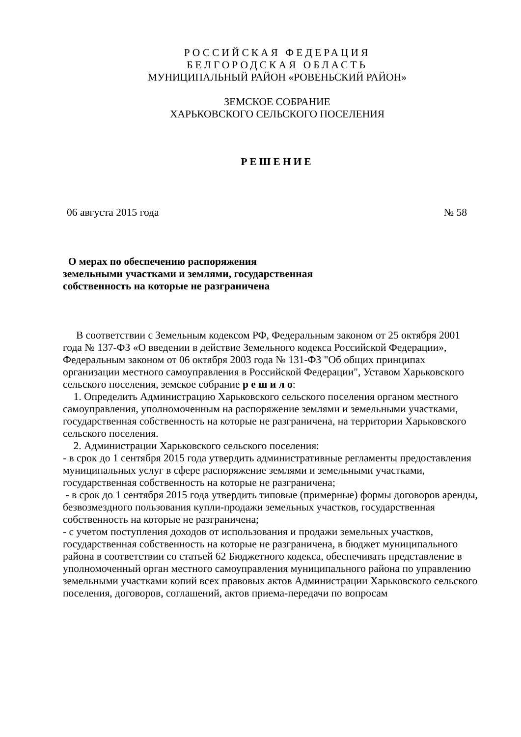РОССИЙСКАЯ ФЕДЕРАЦИЯ
БЕЛГОРОДСКАЯ ОБЛАСТЬ
МУНИЦИПАЛЬНЫЙ РАЙОН «РОВЕНЬСКИЙ РАЙОН»
ЗЕМСКОЕ СОБРАНИЕ
ХАРЬКОВСКОГО СЕЛЬСКОГО ПОСЕЛЕНИЯ
РЕШЕНИЕ
06 августа 2015 года № 58
О мерах по обеспечению распоряжения земельными участками и землями, государственная собственность на которые не разграничена
В соответствии с Земельным кодексом РФ, Федеральным законом от 25 октября 2001 года № 137-ФЗ «О введении в действие Земельного кодекса Российской Федерации», Федеральным законом от 06 октября 2003 года № 131-ФЗ "Об общих принципах организации местного самоуправления в Российской Федерации", Уставом Харьковского сельского поселения, земское собрание р е ш и л о:
1. Определить Администрацию Харьковского сельского поселения органом местного самоуправления, уполномоченным на распоряжение землями и земельными участками, государственная собственность на которые не разграничена, на территории Харьковского сельского поселения.
2. Администрации Харьковского сельского поселения:
- в срок до 1 сентября 2015 года утвердить административные регламенты предоставления муниципальных услуг в сфере распоряжение землями и земельными участками, государственная собственность на которые не разграничена;
- в срок до 1 сентября 2015 года утвердить типовые (примерные) формы договоров аренды, безвозмездного пользования купли-продажи земельных участков, государственная собственность на которые не разграничена;
- с учетом поступления доходов от использования и продажи земельных участков, государственная собственность на которые не разграничена, в бюджет муниципального района в соответствии со статьей 62 Бюджетного кодекса, обеспечивать представление в уполномоченный орган местного самоуправления муниципального района по управлению земельными участками копий всех правовых актов Администрации Харьковского сельского поселения, договоров, соглашений, актов приема-передачи по вопросам